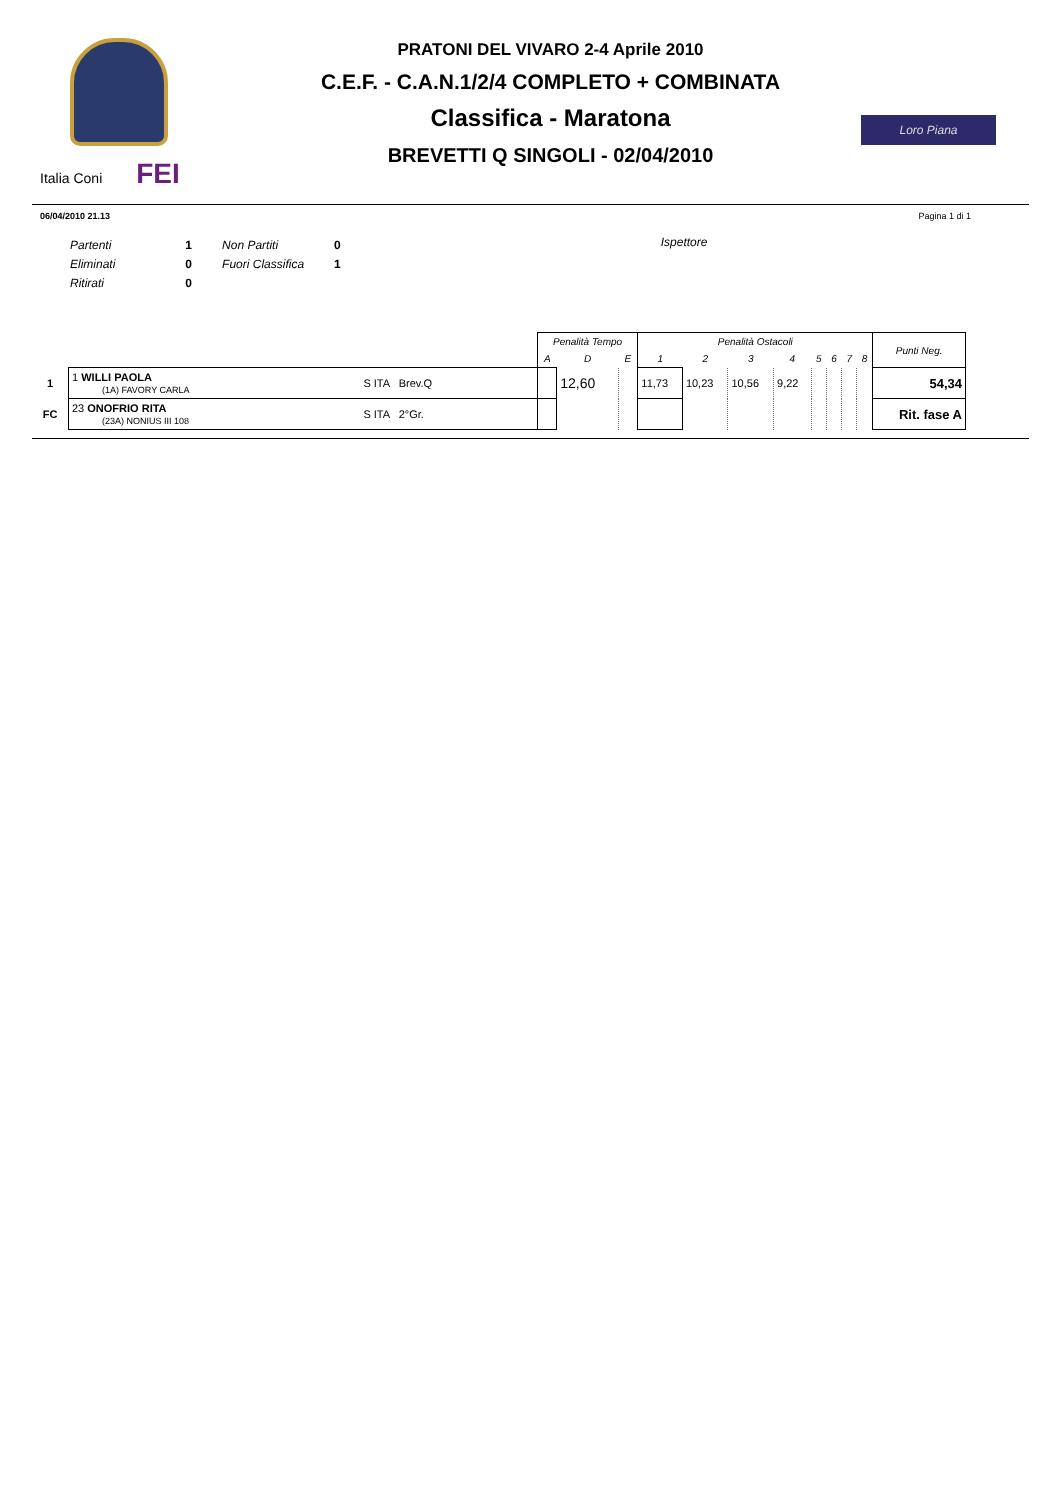Italia Coni FEI
PRATONI DEL VIVARO 2-4 Aprile 2010
C.E.F. - C.A.N.1/2/4 COMPLETO + COMBINATA
Classifica - Maratona
BREVETTI Q SINGOLI - 02/04/2010
Loro Piana
06/04/2010 21.13 Pagina 1 di 1
| Partenti | 1 | Non Partiti | 0 |
| Eliminati | 0 | Fuori Classifica | 1 |
| Ritirati | 0 | | |
Ispettore
| | | | Penalità Tempo | | | Penalità Ostacoli | | | | | | | | Punti Neg. |
| --- | --- | --- | --- | --- | --- | --- | --- | --- | --- | --- | --- | --- | --- | --- |
| | | | A | D | E | 1 | 2 | 3 | 4 | 5 | 6 | 7 | 8 | |
| 1 | 1 WILLI PAOLA (1A) FAVORY CARLA | S ITA Brev.Q | | 12,60 | | 11,73 | 10,23 | 10,56 | 9,22 | | | | | 54,34 |
| FC | 23 ONOFRIO RITA (23A) NONIUS III 108 | S ITA 2°Gr. | | | | | | | | | | | | Rit. fase A |